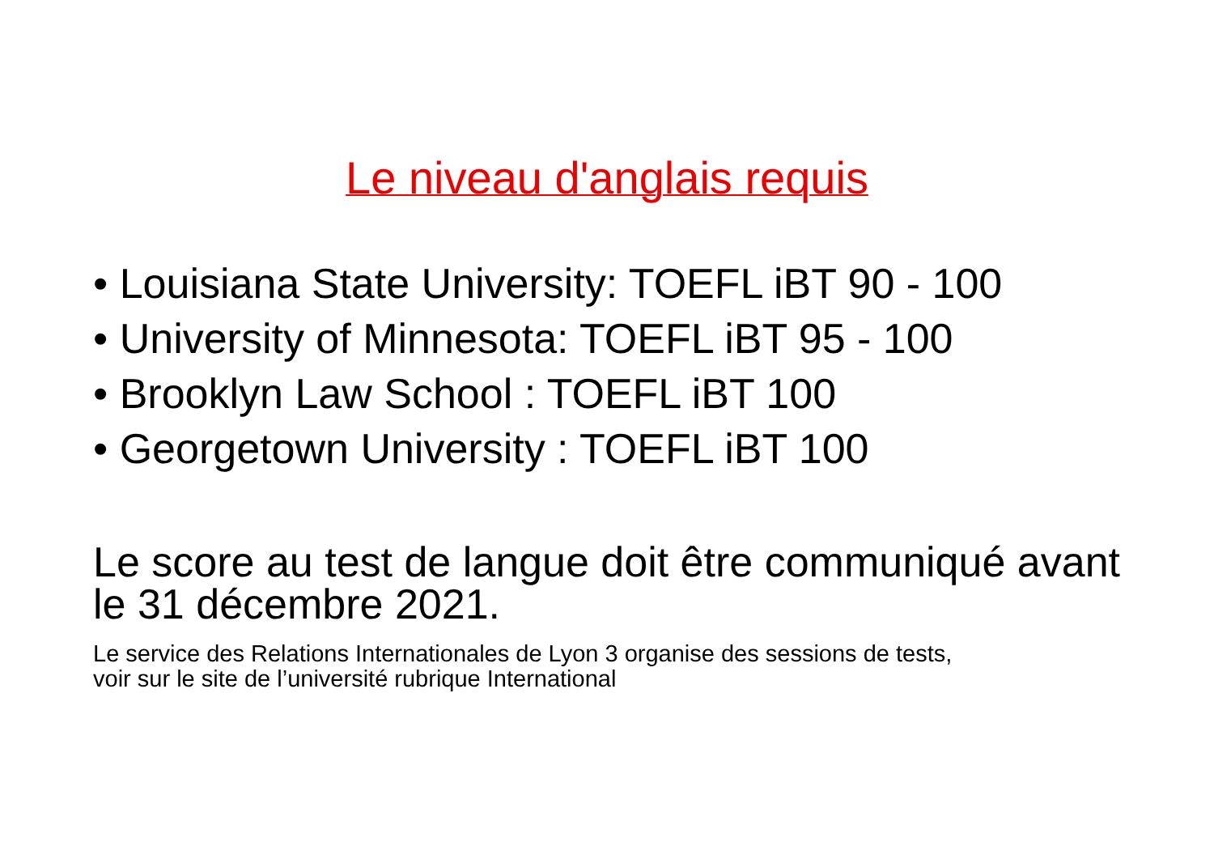Le niveau d'anglais requis
• Louisiana State University: TOEFL iBT 90 - 100
• University of Minnesota: TOEFL iBT 95 - 100
• Brooklyn Law School : TOEFL iBT 100
• Georgetown University : TOEFL iBT 100
Le score au test de langue doit être communiqué avant le 31 décembre 2021.
Le service des Relations Internationales de Lyon 3 organise des sessions de tests,
voir sur le site de l’université rubrique International